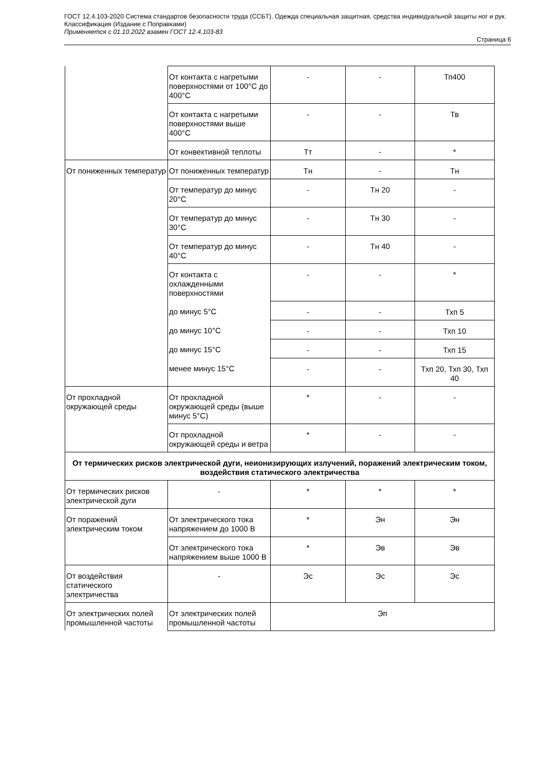ГОСТ 12.4.103-2020 Система стандартов безопасности труда (ССБТ). Одежда специальная защитная, средства индивидуальной защиты ног и рук. Классификация (Издание с Поправками)
Применяется с 01.10.2022 взамен ГОСТ 12.4.103-83
Страница 6
| | От контакта с нагретыми поверхностями от 100°С до 400°С | - | - | Тп400 |
| | От контакта с нагретыми поверхностями выше 400°С | - | - | Тв |
| | От конвективной теплоты | Тт | - | * |
| От пониженных температур | От пониженных температур | Тн | - | Тн |
| | От температур до минус 20°С | - | Тн 20 | - |
| | От температур до минус 30°С | - | Тн 30 | - |
| | От температур до минус 40°С | - | Тн 40 | - |
| | От контакта с охлажденными поверхностями | - | - | * |
| | до минус 5°С | - | - | Тхп 5 |
| | до минус 10°С | - | - | Тхп 10 |
| | до минус 15°С | - | - | Тхп 15 |
| | менее минус 15°С | - | - | Тхп 20, Тхп 30, Тхп 40 |
| От прохладной окружающей среды | От прохладной окружающей среды (выше минус 5°С) | * | - | - |
| | От прохладной окружающей среды и ветра | * | - | - |
| От термических рисков электрической дуги, неионизирующих излучений, поражений электрическим током, воздействия статического электричества | | | | |
| От термических рисков электрической дуги | - | * | * | * |
| От поражений электрическим током | От электрического тока напряжением до 1000 В | * | Эн | Эн |
| | От электрического тока напряжением выше 1000 В | * | Эв | Эв |
| От воздействия статического электричества | - | Эс | Эс | Эс |
| От электрических полей промышленной частоты | От электрических полей промышленной частоты | Эп | | |